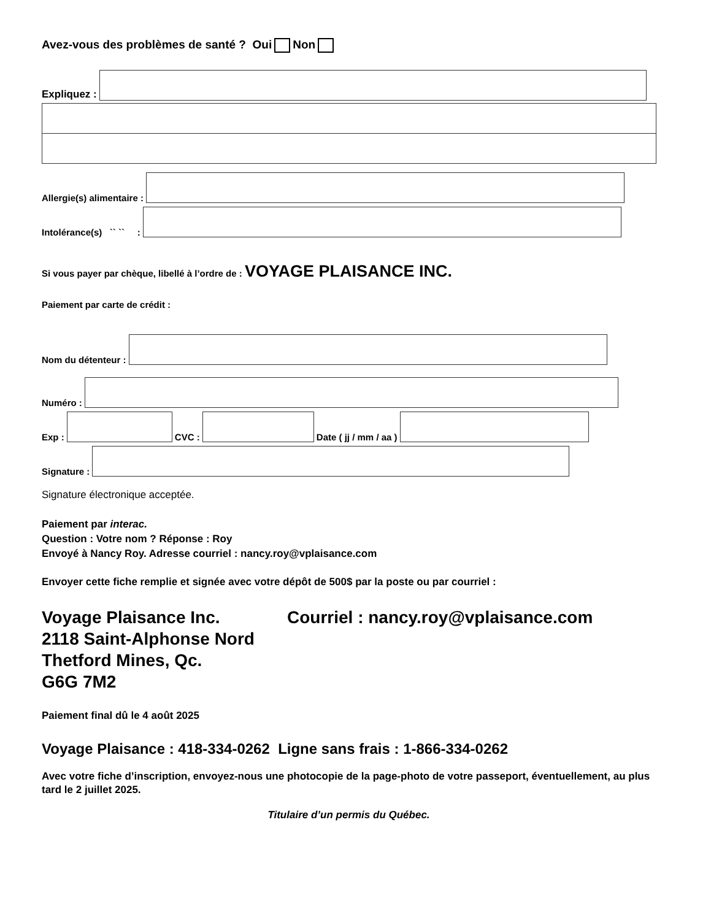Avez-vous des problèmes de santé ? Oui Non
Expliquez :
Allergie(s) alimentaire :
Intolérance(s) `` `` :
Si vous payer par chèque, libellé à l’ordre de : VOYAGE PLAISANCE INC.
Paiement par carte de crédit :
Nom du détenteur :
Numéro :
Exp :
CVC :
Date ( jj / mm / aa )
Signature :
Signature électronique acceptée.
Paiement par interac.
Question : Votre nom ? Réponse : Roy
Envoyé à Nancy Roy. Adresse courriel : nancy.roy@vplaisance.com
Envoyer cette fiche remplie et signée avec votre dépôt de 500$ par la poste ou par courriel :
Voyage Plaisance Inc.
2118 Saint-Alphonse Nord
Thetford Mines, Qc.
G6G 7M2
Courriel : nancy.roy@vplaisance.com
Paiement final dû le 4 août 2025
Voyage Plaisance : 418-334-0262 Ligne sans frais : 1-866-334-0262
Avec votre fiche d’inscription, envoyez-nous une photocopie de la page-photo de votre passeport, éventuellement, au plus tard le 2 juillet 2025.
Titulaire d’un permis du Québec.